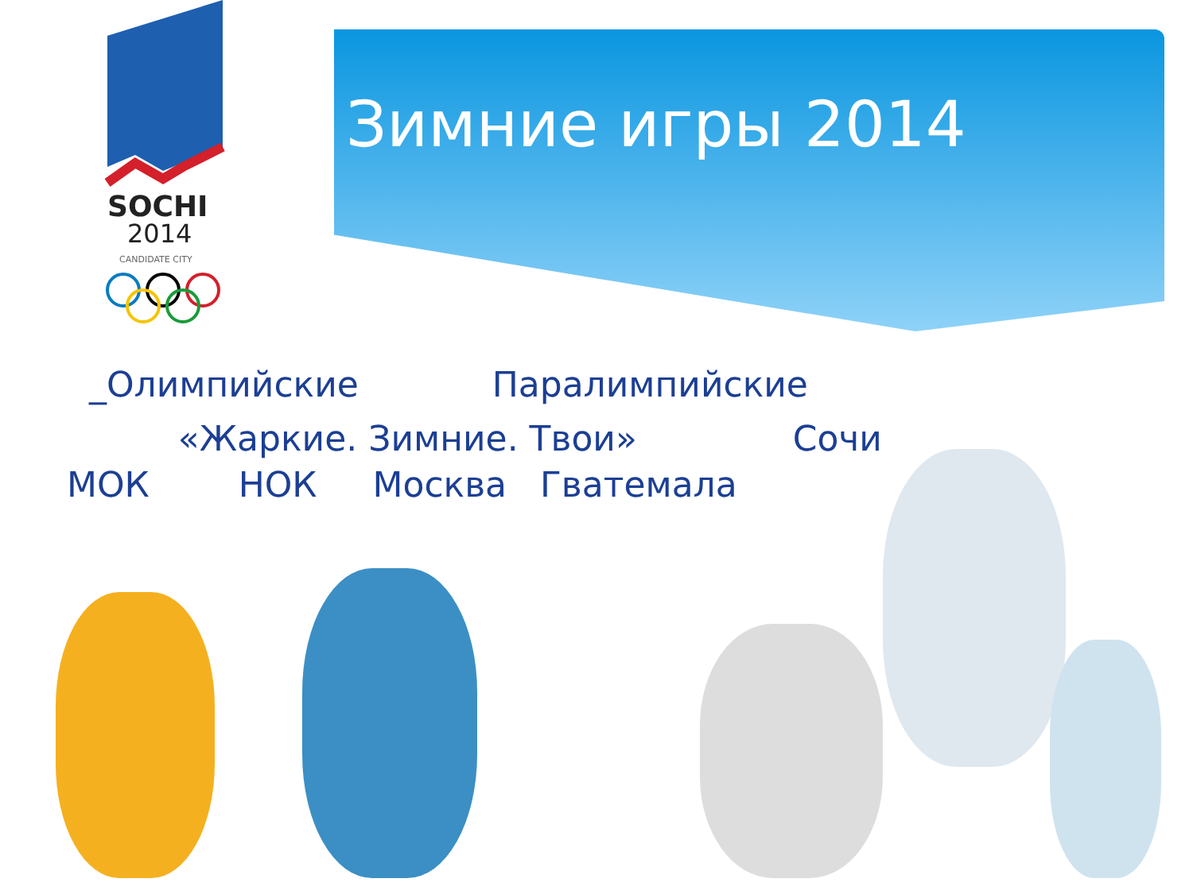SOCHI
2014
CANDIDATE CITY
Зимние игры 2014
_Олимпийские Паралимпийские
«Жаркие. Зимние. Твои» Сочи
МОК НОК Москва Гватемала